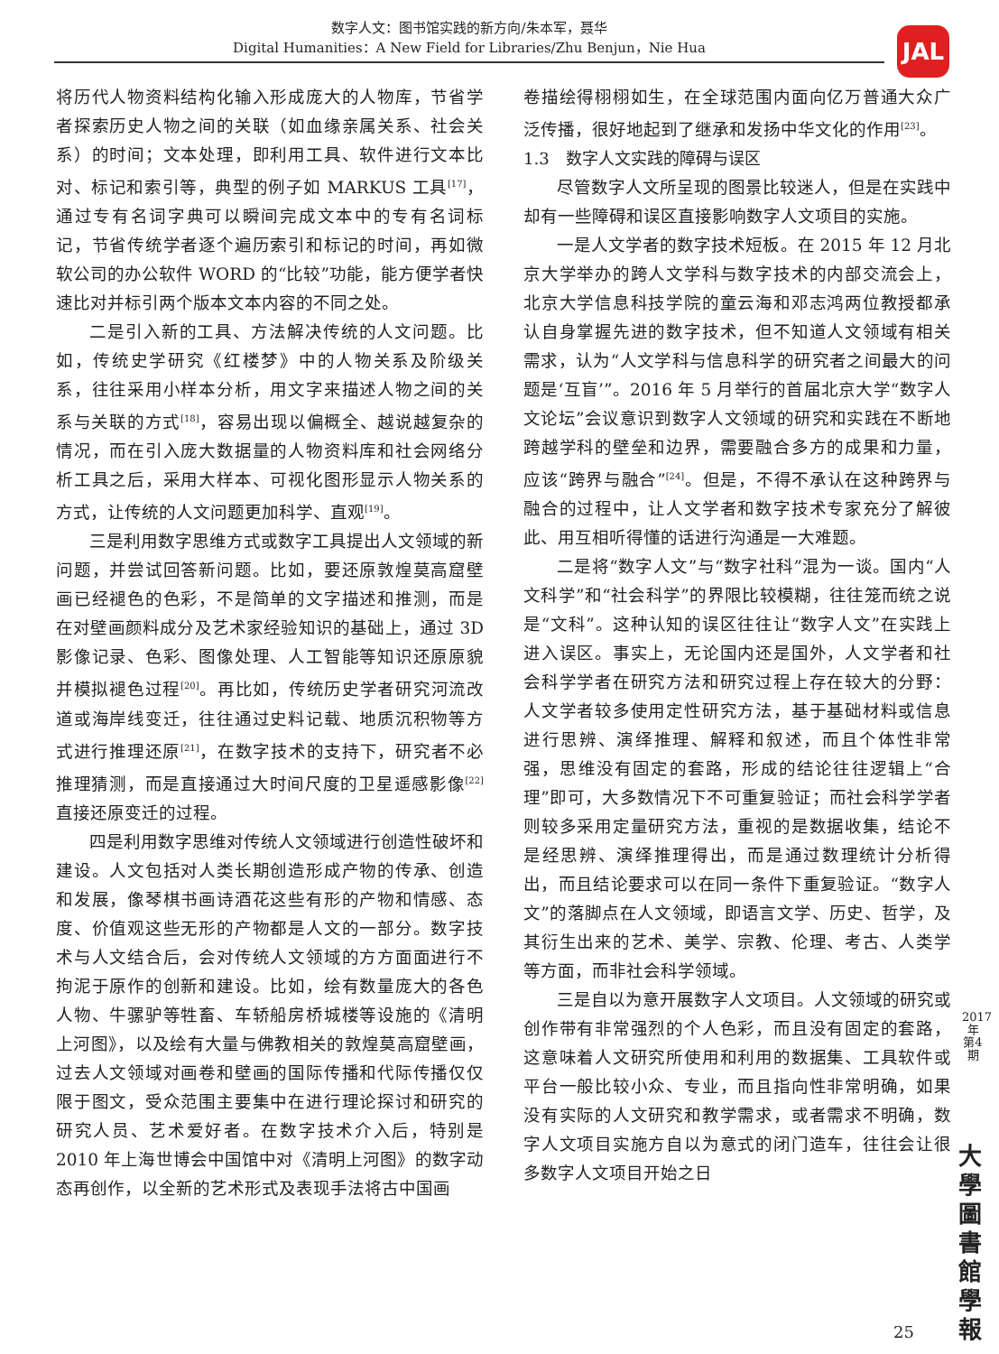数字人文：图书馆实践的新方向/朱本军，聂华
Digital Humanities：A New Field for Libraries/Zhu Benjun，Nie Hua
JAL
将历代人物资料结构化输入形成庞大的人物库，节省学者探索历史人物之间的关联（如血缘亲属关系、社会关系）的时间；文本处理，即利用工具、软件进行文本比对、标记和索引等，典型的例子如 MARKUS 工具<sup>[17]</sup>，通过专有名词字典可以瞬间完成文本中的专有名词标记，节省传统学者逐个遍历索引和标记的时间，再如微软公司的办公软件 WORD 的“比较”功能，能方便学者快速比对并标引两个版本文本内容的不同之处。
二是引入新的工具、方法解决传统的人文问题。比如，传统史学研究《红楼梦》中的人物关系及阶级关系，往往采用小样本分析，用文字来描述人物之间的关系与关联的方式<sup>[18]</sup>，容易出现以偏概全、越说越复杂的情况，而在引入庞大数据量的人物资料库和社会网络分析工具之后，采用大样本、可视化图形显示人物关系的方式，让传统的人文问题更加科学、直观<sup>[19]</sup>。
三是利用数字思维方式或数字工具提出人文领域的新问题，并尝试回答新问题。比如，要还原敦煌莫高窟壁画已经褪色的色彩，不是简单的文字描述和推测，而是在对壁画颜料成分及艺术家经验知识的基础上，通过 3D 影像记录、色彩、图像处理、人工智能等知识还原原貌并模拟褪色过程<sup>[20]</sup>。再比如，传统历史学者研究河流改道或海岸线变迁，往往通过史料记载、地质沉积物等方式进行推理还原<sup>[21]</sup>，在数字技术的支持下，研究者不必推理猜测，而是直接通过大时间尺度的卫星遥感影像<sup>[22]</sup>直接还原变迁的过程。
四是利用数字思维对传统人文领域进行创造性破坏和建设。人文包括对人类长期创造形成产物的传承、创造和发展，像琴棋书画诗酒花这些有形的产物和情感、态度、价值观这些无形的产物都是人文的一部分。数字技术与人文结合后，会对传统人文领域的方方面面进行不拘泥于原作的创新和建设。比如，绘有数量庞大的各色人物、牛骡驴等牲畜、车轿船房桥城楼等设施的《清明上河图》，以及绘有大量与佛教相关的敦煌莫高窟壁画，过去人文领域对画卷和壁画的国际传播和代际传播仅仅限于图文，受众范围主要集中在进行理论探讨和研究的研究人员、艺术爱好者。在数字技术介入后，特别是 2010 年上海世博会中国馆中对《清明上河图》的数字动态再创作，以全新的艺术形式及表现手法将古中国画
卷描绘得栩栩如生，在全球范围内面向亿万普通大众广泛传播，很好地起到了继承和发扬中华文化的作用<sup>[23]</sup>。
1.3　数字人文实践的障碍与误区
尽管数字人文所呈现的图景比较迷人，但是在实践中却有一些障碍和误区直接影响数字人文项目的实施。
一是人文学者的数字技术短板。在 2015 年 12 月北京大学举办的跨人文学科与数字技术的内部交流会上，北京大学信息科技学院的童云海和邓志鸿两位教授都承认自身掌握先进的数字技术，但不知道人文领域有相关需求，认为“人文学科与信息科学的研究者之间最大的问题是‘互盲’”。2016 年 5 月举行的首届北京大学“数字人文论坛”会议意识到数字人文领域的研究和实践在不断地跨越学科的壁垒和边界，需要融合多方的成果和力量，应该“跨界与融合”<sup>[24]</sup>。但是，不得不承认在这种跨界与融合的过程中，让人文学者和数字技术专家充分了解彼此、用互相听得懂的话进行沟通是一大难题。
二是将“数字人文”与“数字社科”混为一谈。国内“人文科学”和“社会科学”的界限比较模糊，往往笼而统之说是“文科”。这种认知的误区往往让“数字人文”在实践上进入误区。事实上，无论国内还是国外，人文学者和社会科学学者在研究方法和研究过程上存在较大的分野：人文学者较多使用定性研究方法，基于基础材料或信息进行思辨、演绎推理、解释和叙述，而且个体性非常强，思维没有固定的套路，形成的结论往往逻辑上“合理”即可，大多数情况下不可重复验证；而社会科学学者则较多采用定量研究方法，重视的是数据收集，结论不是经思辨、演绎推理得出，而是通过数理统计分析得出，而且结论要求可以在同一条件下重复验证。“数字人文”的落脚点在人文领域，即语言文学、历史、哲学，及其衍生出来的艺术、美学、宗教、伦理、考古、人类学等方面，而非社会科学领域。
三是自以为意开展数字人文项目。人文领域的研究或创作带有非常强烈的个人色彩，而且没有固定的套路，这意味着人文研究所使用和利用的数据集、工具软件或平台一般比较小众、专业，而且指向性非常明确，如果没有实际的人文研究和教学需求，或者需求不明确，数字人文项目实施方自以为意式的闭门造车，往往会让很多数字人文项目开始之日
2017年第4期
大學圖書館學報
25